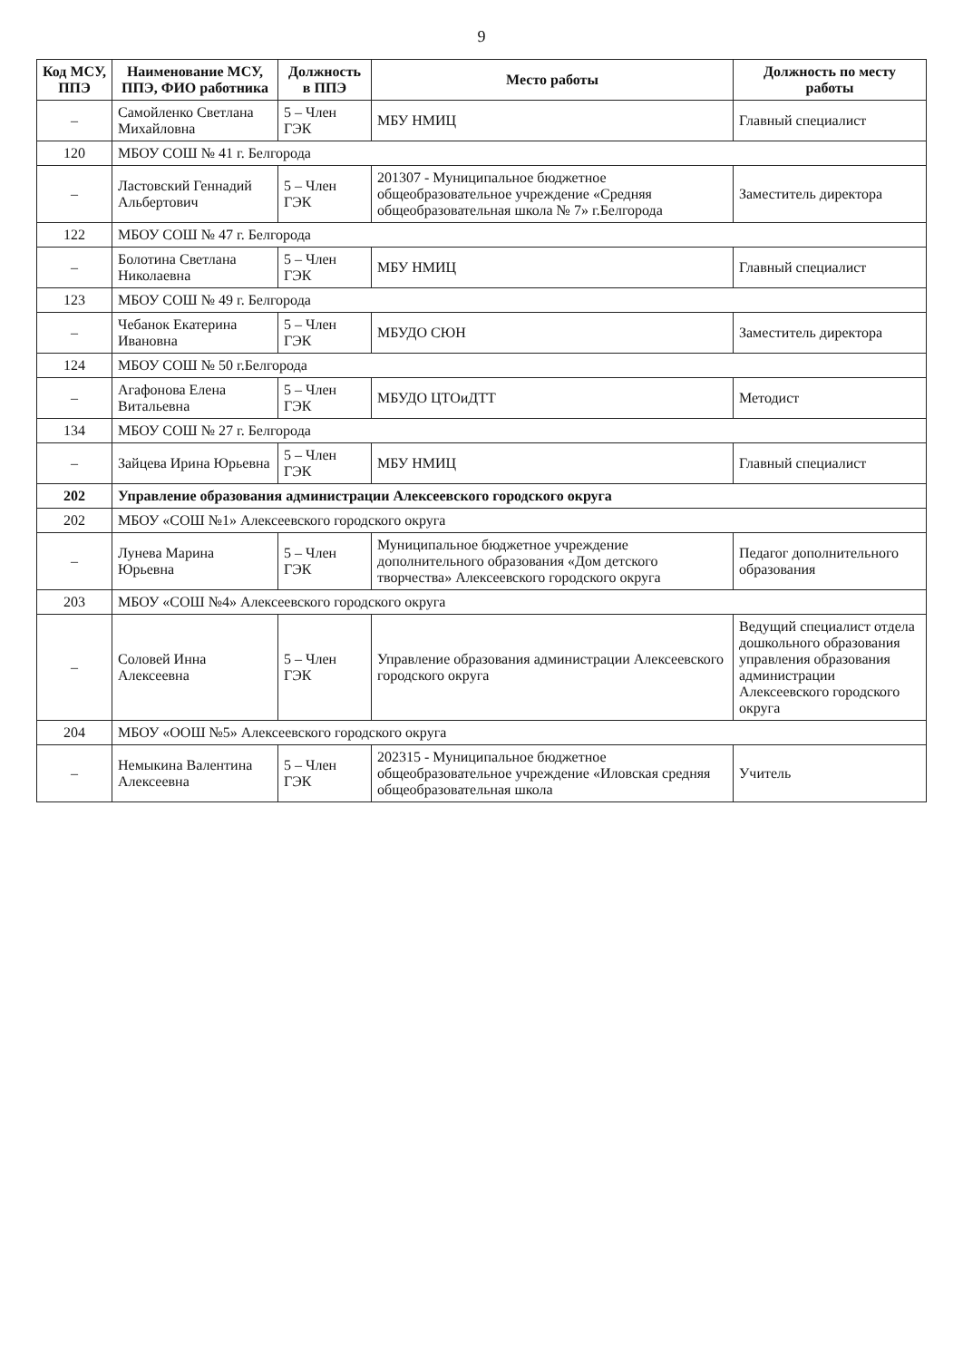9
| Код МСУ, ППЭ | Наименование МСУ, ППЭ, ФИО работника | Должность в ППЭ | Место работы | Должность по месту работы |
| --- | --- | --- | --- | --- |
| – | Самойленко Светлана Михайловна | 5 – Член ГЭК | МБУ НМИЦ | Главный специалист |
| 120 | МБОУ СОШ № 41 г. Белгорода | | | |
| – | Ластовский Геннадий Альбертович | 5 – Член ГЭК | 201307 - Муниципальное бюджетное общеобразовательное учреждение «Средняя общеобразовательная школа № 7» г.Белгорода | Заместитель директора |
| 122 | МБОУ СОШ № 47 г. Белгорода | | | |
| – | Болотина Светлана Николаевна | 5 – Член ГЭК | МБУ НМИЦ | Главный специалист |
| 123 | МБОУ СОШ № 49 г. Белгорода | | | |
| – | Чебанок Екатерина Ивановна | 5 – Член ГЭК | МБУДО СЮН | Заместитель директора |
| 124 | МБОУ СОШ № 50 г.Белгорода | | | |
| – | Агафонова Елена Витальевна | 5 – Член ГЭК | МБУДО ЦТОиДТТ | Методист |
| 134 | МБОУ СОШ № 27 г. Белгорода | | | |
| – | Зайцева Ирина Юрьевна | 5 – Член ГЭК | МБУ НМИЦ | Главный специалист |
| 202 | Управление образования администрации Алексеевского городского округа | | | |
| 202 | МБОУ «СОШ №1» Алексеевского городского округа | | | |
| – | Лунева Марина Юрьевна | 5 – Член ГЭК | Муниципальное бюджетное учреждение дополнительного образования «Дом детского творчества» Алексеевского городского округа | Педагог дополнительного образования |
| 203 | МБОУ «СОШ №4» Алексеевского городского округа | | | |
| – | Соловей Инна Алексеевна | 5 – Член ГЭК | Управление образования администрации Алексеевского городского округа | Ведущий специалист отдела дошкольного образования управления образования администрации Алексеевского городского округа |
| 204 | МБОУ «ООШ №5» Алексеевского городского округа | | | |
| – | Немыкина Валентина Алексеевна | 5 – Член ГЭК | 202315 - Муниципальное бюджетное общеобразовательное учреждение «Иловская средняя общеобразовательная школа | Учитель |